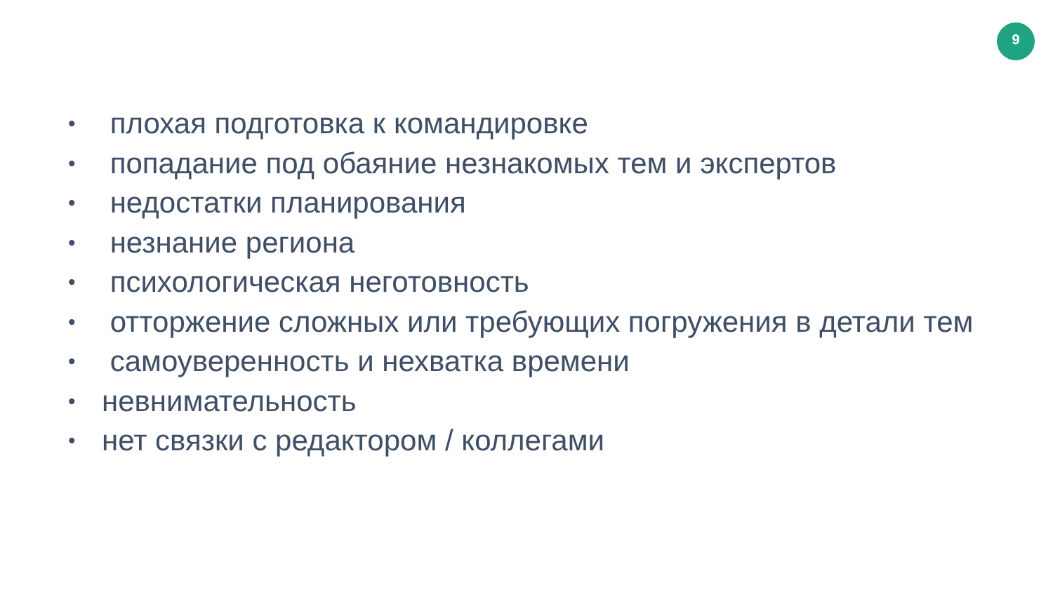9
• плохая подготовка к командировке
• попадание под обаяние незнакомых тем и экспертов
• недостатки планирования
• незнание региона
• психологическая неготовность
• отторжение сложных или требующих погружения в детали тем
• самоуверенность и нехватка времени
• невнимательность
• нет связки с редактором / коллегами